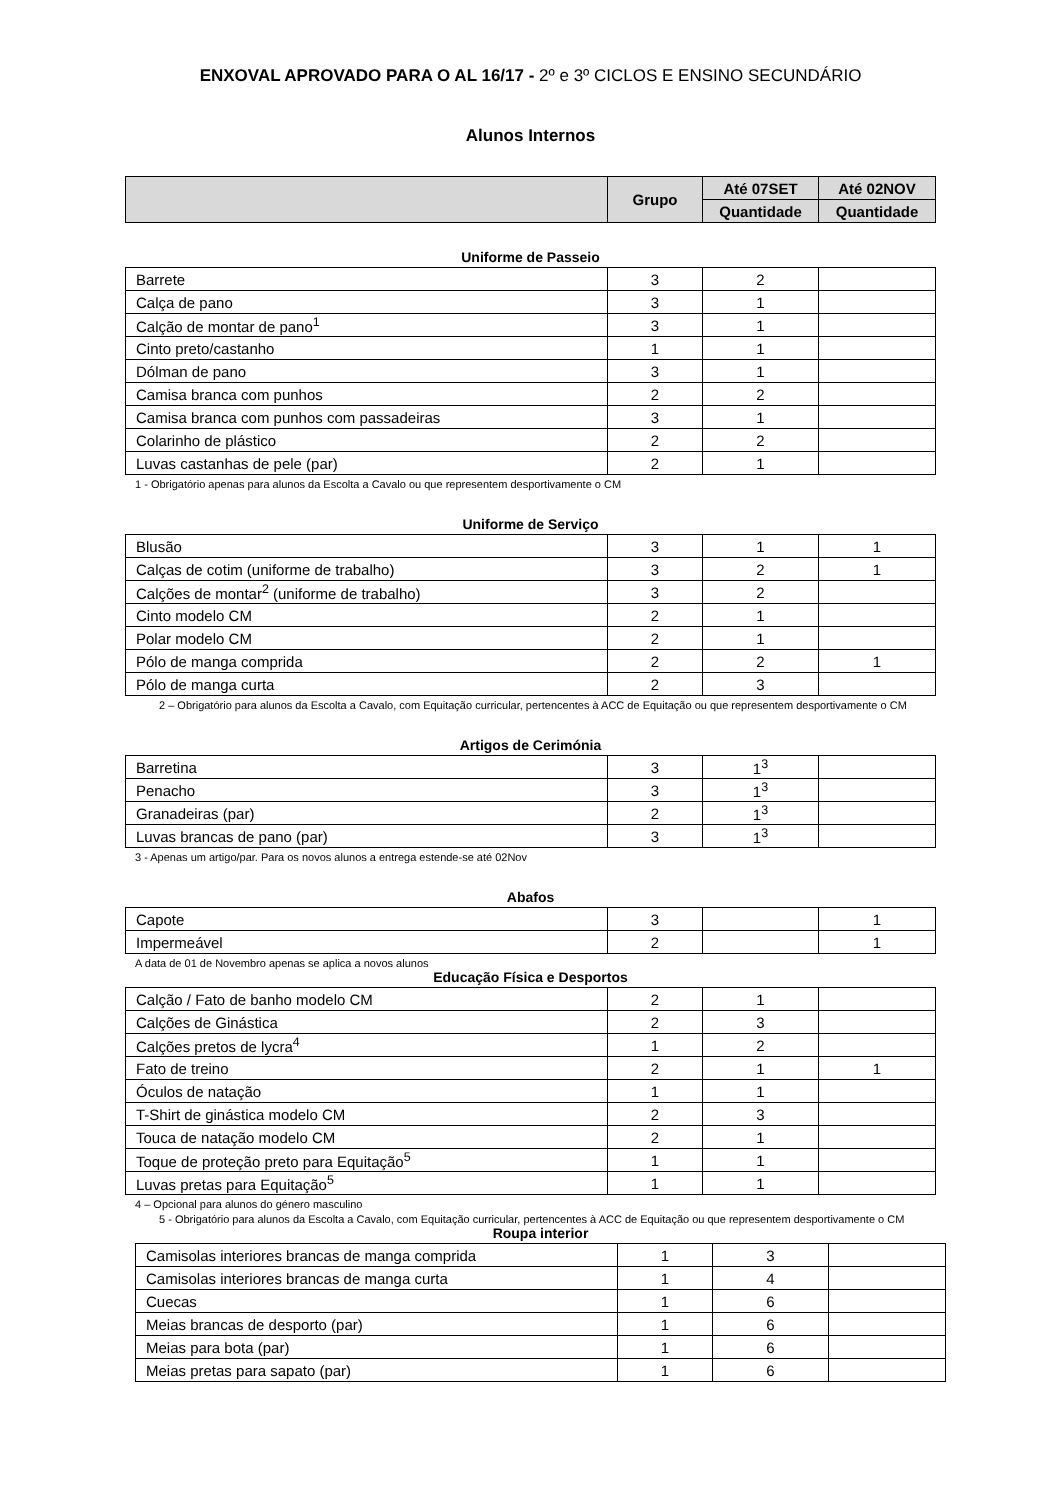ENXOVAL APROVADO PARA O AL 16/17 - 2º e 3º CICLOS E ENSINO SECUNDÁRIO
Alunos Internos
| | Grupo | Até 07SET | Até 02NOV |
| --- | --- | --- | --- |
| | | Quantidade | Quantidade |
Uniforme de Passeio
| Barrete | 3 | 2 | |
| Calça de pano | 3 | 1 | |
| Calção de montar de pano<sup>1</sup> | 3 | 1 | |
| Cinto preto/castanho | 1 | 1 | |
| Dólman de pano | 3 | 1 | |
| Camisa branca com punhos | 2 | 2 | |
| Camisa branca com punhos com passadeiras | 3 | 1 | |
| Colarinho de plástico | 2 | 2 | |
| Luvas castanhas de pele (par) | 2 | 1 | |
1 - Obrigatório apenas para alunos da Escolta a Cavalo ou que representem desportivamente o CM
Uniforme de Serviço
| Blusão | 3 | 1 | 1 |
| Calças de cotim (uniforme de trabalho) | 3 | 2 | 1 |
| Calções de montar<sup>2</sup> (uniforme de trabalho) | 3 | 2 | |
| Cinto modelo CM | 2 | 1 | |
| Polar modelo CM | 2 | 1 | |
| Pólo de manga comprida | 2 | 2 | 1 |
| Pólo de manga curta | 2 | 3 | |
2 – Obrigatório para alunos da Escolta a Cavalo, com Equitação curricular, pertencentes à ACC de Equitação ou que representem desportivamente o CM
Artigos de Cerimónia
| Barretina | 3 | 1<sup>3</sup> | |
| Penacho | 3 | 1<sup>3</sup> | |
| Granadeiras (par) | 2 | 1<sup>3</sup> | |
| Luvas brancas de pano (par) | 3 | 1<sup>3</sup> | |
3 - Apenas um artigo/par. Para os novos alunos a entrega estende-se até 02Nov
Abafos
| Capote | 3 | | 1 |
| Impermeável | 2 | | 1 |
A data de 01 de Novembro apenas se aplica a novos alunos
Educação Física e Desportos
| Calção / Fato de banho modelo CM | 2 | 1 | |
| Calções de Ginástica | 2 | 3 | |
| Calções pretos de lycra<sup>4</sup> | 1 | 2 | |
| Fato de treino | 2 | 1 | 1 |
| Óculos de natação | 1 | 1 | |
| T-Shirt de ginástica modelo CM | 2 | 3 | |
| Touca de natação modelo CM | 2 | 1 | |
| Toque de proteção preto para Equitação<sup>5</sup> | 1 | 1 | |
| Luvas pretas para Equitação<sup>5</sup> | 1 | 1 | |
4 – Opcional para alunos do género masculino
5 - Obrigatório para alunos da Escolta a Cavalo, com Equitação curricular, pertencentes à ACC de Equitação ou que representem desportivamente o CM
Roupa interior
| Camisolas interiores brancas de manga comprida | 1 | 3 | |
| Camisolas interiores brancas de manga curta | 1 | 4 | |
| Cuecas | 1 | 6 | |
| Meias brancas de desporto (par) | 1 | 6 | |
| Meias para bota (par) | 1 | 6 | |
| Meias pretas para sapato (par) | 1 | 6 | |